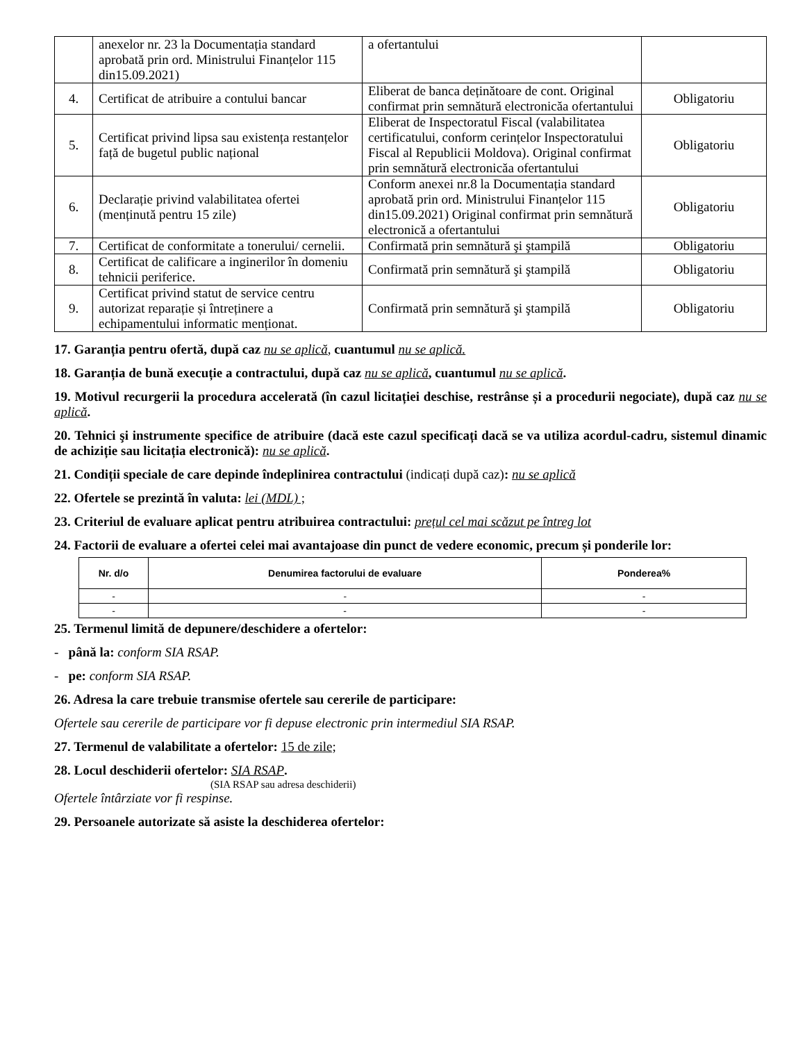| | anexelor nr. 23 la Documentația standard aprobată prin ord. Ministrului Finanțelor 115 din15.09.2021) | a ofertantului | |
| 4. | Certificat de atribuire a contului bancar | Eliberat de banca deținătoare de cont. Original confirmat prin semnătură electronicăa ofertantului | Obligatoriu |
| 5. | Certificat privind lipsa sau existența restanțelor față de bugetul public național | Eliberat de Inspectoratul Fiscal (valabilitatea certificatului, conform cerințelor Inspectoratului Fiscal al Republicii Moldova). Original confirmat prin semnătură electronicăa ofertantului | Obligatoriu |
| 6. | Declarație privind valabilitatea ofertei (menținută pentru 15 zile) | Conform anexei nr.8 la Documentația standard aprobată prin ord. Ministrului Finanțelor 115 din15.09.2021) Original confirmat prin semnătură electronică a ofertantului | Obligatoriu |
| 7. | Certificat de conformitate a tonerului/ cernelii. | Confirmată prin semnătură şi ştampilă | Obligatoriu |
| 8. | Certificat de calificare a inginerilor în domeniu tehnicii periferice. | Confirmată prin semnătură şi ştampilă | Obligatoriu |
| 9. | Certificat privind statut de service centru autorizat reparație și întreținere a echipamentului informatic menționat. | Confirmată prin semnătură şi ştampilă | Obligatoriu |
17. Garanția pentru ofertă, după caz nu se aplică, cuantumul nu se aplică.
18. Garanția de bună execuție a contractului, după caz nu se aplică, cuantumul nu se aplică.
19. Motivul recurgerii la procedura accelerată (în cazul licitației deschise, restrânse și a procedurii negociate), după caz nu se aplică.
20. Tehnici şi instrumente specifice de atribuire (dacă este cazul specificați dacă se va utiliza acordul-cadru, sistemul dinamic de achiziție sau licitația electronică): nu se aplică.
21. Condiții speciale de care depinde îndeplinirea contractului (indicați după caz): nu se aplică
22. Ofertele se prezintă în valuta: lei (MDL) ;
23. Criteriul de evaluare aplicat pentru atribuirea contractului: prețul cel mai scăzut pe întreg lot
24. Factorii de evaluare a ofertei celei mai avantajoase din punct de vedere economic, precum și ponderile lor:
| Nr. d/o | Denumirea factorului de evaluare | Ponderea% |
| --- | --- | --- |
| - | - | - |
| - | - | - |
25. Termenul limită de depunere/deschidere a ofertelor:
- până la: conform SIA RSAP.
- pe: conform SIA RSAP.
26. Adresa la care trebuie transmise ofertele sau cererile de participare:
Ofertele sau cererile de participare vor fi depuse electronic prin intermediul SIA RSAP.
27. Termenul de valabilitate a ofertelor: 15 de zile;
28. Locul deschiderii ofertelor: SIA RSAP.
(SIA RSAP sau adresa deschiderii)
Ofertele întârziate vor fi respinse.
29. Persoanele autorizate să asiste la deschiderea ofertelor: